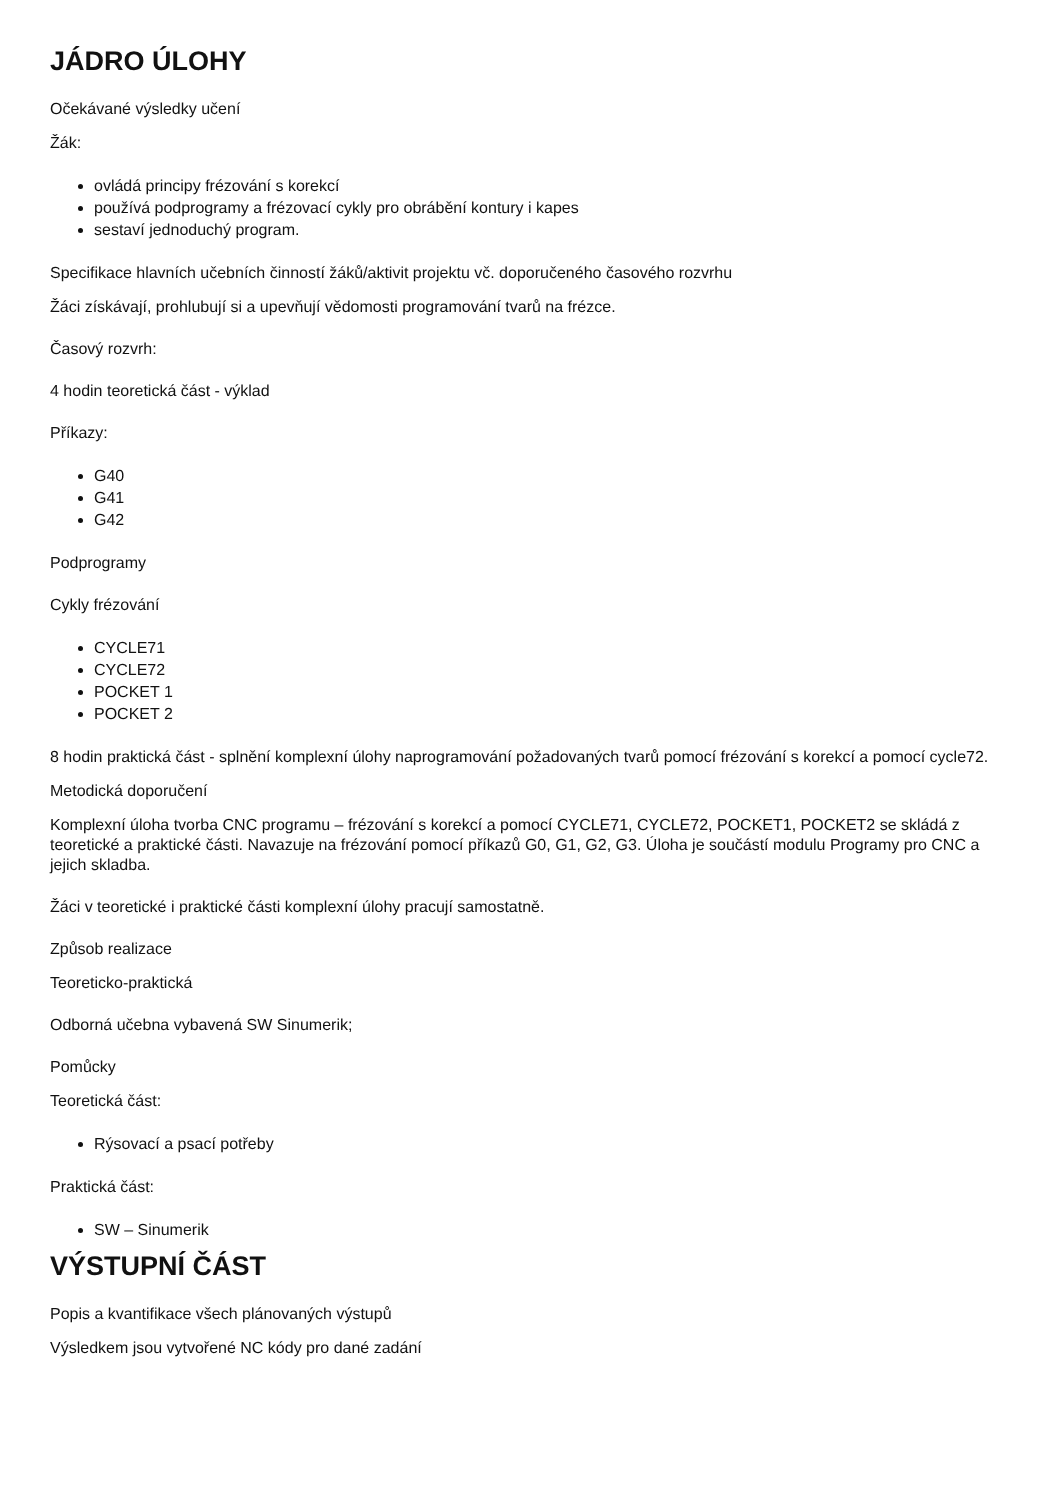JÁDRO ÚLOHY
Očekávané výsledky učení
Žák:
ovládá principy frézování s korekcí
používá podprogramy a frézovací cykly pro obrábění kontury i kapes
sestaví jednoduchý program.
Specifikace hlavních učebních činností žáků/aktivit projektu vč. doporučeného časového rozvrhu
Žáci získávají, prohlubují si a upevňují vědomosti programování tvarů na frézce.
Časový rozvrh:
4 hodin teoretická část - výklad
Příkazy:
G40
G41
G42
Podprogramy
Cykly frézování
CYCLE71
CYCLE72
POCKET 1
POCKET 2
8 hodin praktická část - splnění komplexní úlohy naprogramování požadovaných tvarů pomocí frézování s korekcí a pomocí cycle72.
Metodická doporučení
Komplexní úloha tvorba CNC programu – frézování s korekcí a pomocí CYCLE71, CYCLE72, POCKET1, POCKET2 se skládá z teoretické a praktické části. Navazuje na frézování pomocí příkazů G0, G1, G2, G3. Úloha je součástí modulu Programy pro CNC a jejich skladba.
Žáci v teoretické i praktické části komplexní úlohy pracují samostatně.
Způsob realizace
Teoreticko-praktická
Odborná učebna vybavená SW Sinumerik;
Pomůcky
Teoretická část:
Rýsovací a psací potřeby
Praktická část:
SW – Sinumerik
VÝSTUPNÍ ČÁST
Popis a kvantifikace všech plánovaných výstupů
Výsledkem jsou vytvořené NC kódy pro dané zadání